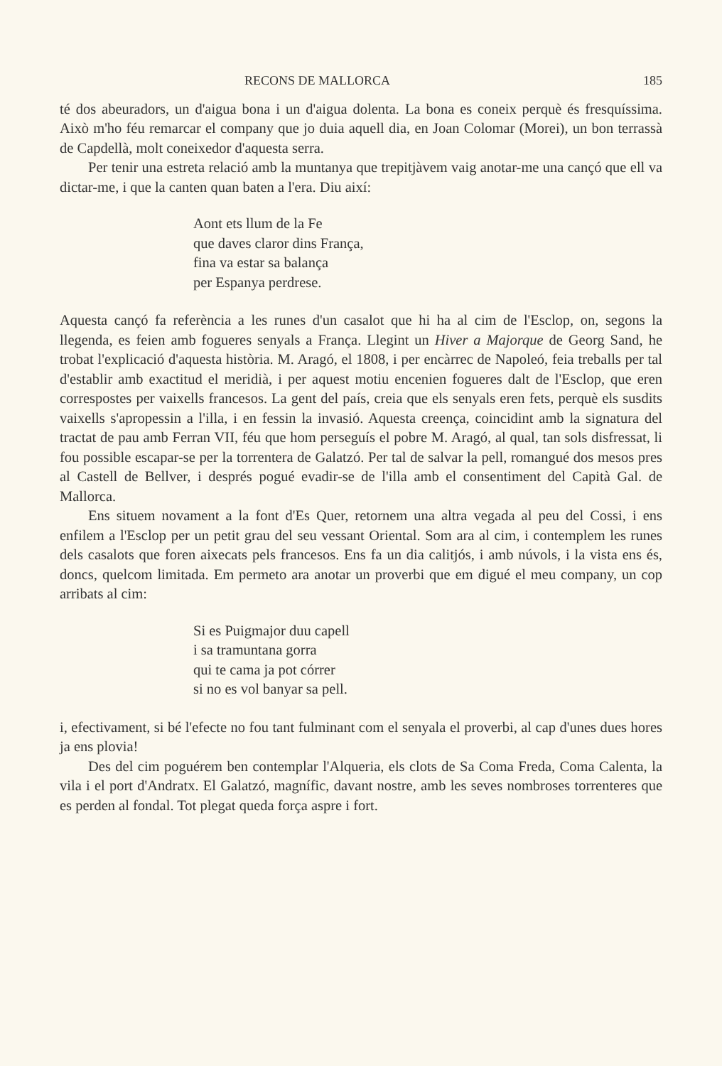RECONS DE MALLORCA 185
té dos abeuradors, un d'aigua bona i un d'aigua dolenta. La bona es coneix perquè és fresquíssima. Això m'ho féu remarcar el company que jo duia aquell dia, en Joan Colomar (Morei), un bon terrassà de Capdellà, molt coneixedor d'aquesta serra.
Per tenir una estreta relació amb la muntanya que trepitjàvem vaig anotar-me una cançó que ell va dictar-me, i que la canten quan baten a l'era. Diu així:
Aont ets llum de la Fe
que daves claror dins França,
fina va estar sa balança
per Espanya perdrese.
Aquesta cançó fa referència a les runes d'un casalot que hi ha al cim de l'Esclop, on, segons la llegenda, es feien amb fogueres senyals a França. Llegint un Hiver a Majorque de Georg Sand, he trobat l'explicació d'aquesta història. M. Aragó, el 1808, i per encàrrec de Napoleó, feia treballs per tal d'establir amb exactitud el meridià, i per aquest motiu encenien fogueres dalt de l'Esclop, que eren correspostes per vaixells francesos. La gent del país, creia que els senyals eren fets, perquè els susdits vaixells s'apropessin a l'illa, i en fessin la invasió. Aquesta creença, coincidint amb la signatura del tractat de pau amb Ferran VII, féu que hom perseguís el pobre M. Aragó, al qual, tan sols disfressat, li fou possible escapar-se per la torrentera de Galatzó. Per tal de salvar la pell, romangué dos mesos pres al Castell de Bellver, i després pogué evadir-se de l'illa amb el consentiment del Capità Gal. de Mallorca.
Ens situem novament a la font d'Es Quer, retornem una altra vegada al peu del Cossi, i ens enfilem a l'Esclop per un petit grau del seu vessant Oriental. Som ara al cim, i contemplem les runes dels casalots que foren aixecats pels francesos. Ens fa un dia calitjós, i amb núvols, i la vista ens és, doncs, quelcom limitada. Em permeto ara anotar un proverbi que em digué el meu company, un cop arribats al cim:
Si es Puigmajor duu capell
i sa tramuntana gorra
qui te cama ja pot córrer
si no es vol banyar sa pell.
i, efectivament, si bé l'efecte no fou tant fulminant com el senyala el proverbi, al cap d'unes dues hores ja ens plovia!
Des del cim poguérem ben contemplar l'Alqueria, els clots de Sa Coma Freda, Coma Calenta, la vila i el port d'Andratx. El Galatzó, magnífic, davant nostre, amb les seves nombroses torrenteres que es perden al fondal. Tot plegat queda força aspre i fort.